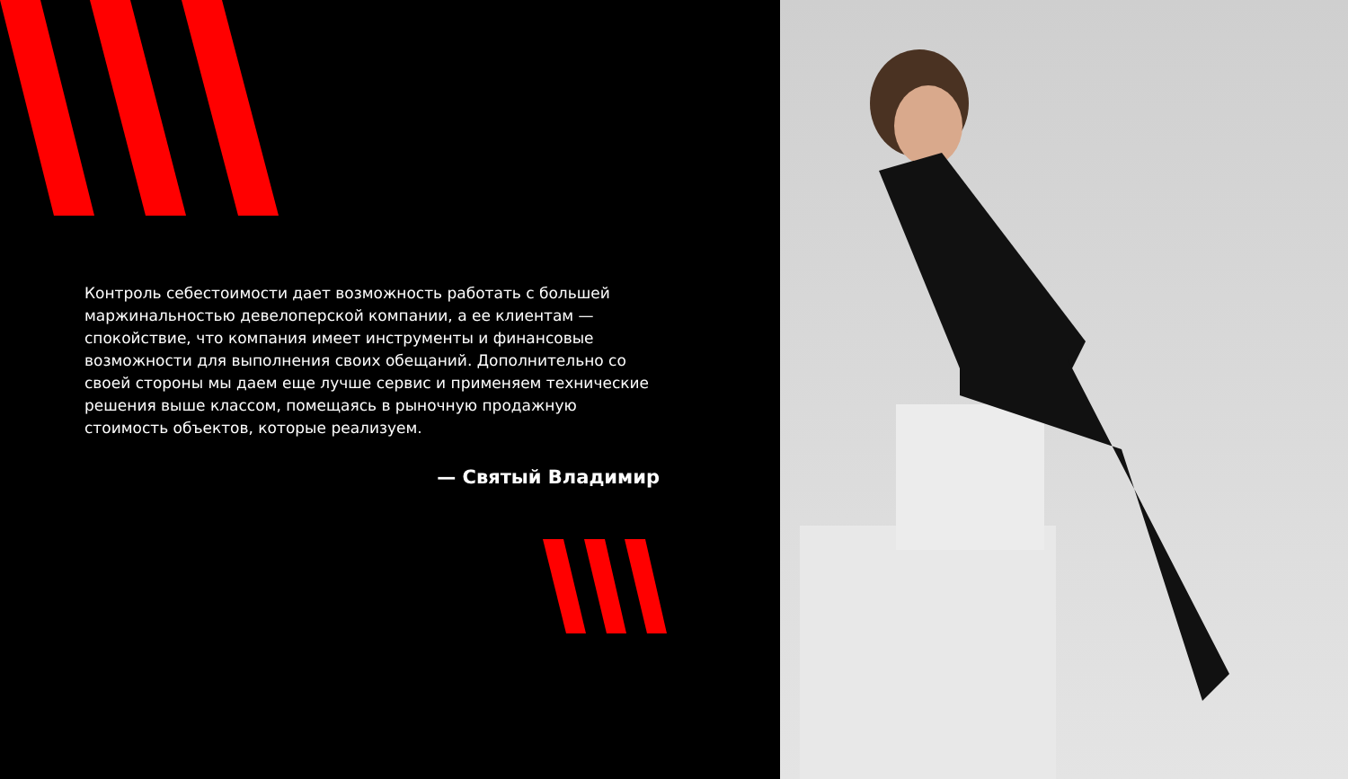Контроль себестоимости дает возможность работать с большей маржинальностью девелоперской компании, а ее клиентам — спокойствие, что компания имеет инструменты и финансовые возможности для выполнения своих обещаний. Дополнительно со своей стороны мы даем еще лучше сервис и применяем технические решения выше классом, помещаясь в рыночную продажную стоимость объектов, которые реализуем.
— Святый Владимир